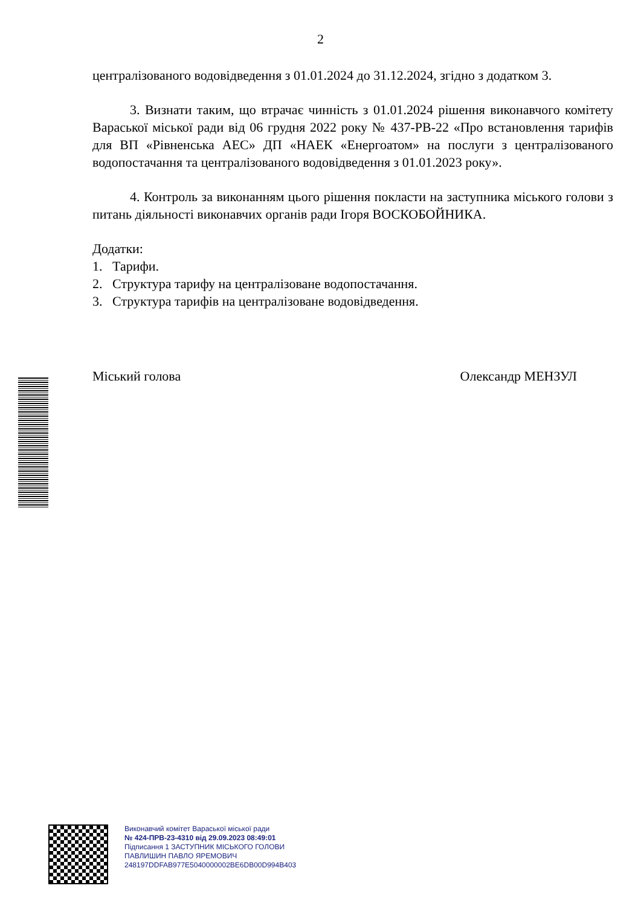2
централізованого водовідведення з 01.01.2024 до 31.12.2024, згідно з додатком 3.
3. Визнати таким, що втрачає чинність з 01.01.2024 рішення виконавчого комітету Вараської міської ради від 06 грудня 2022 року № 437-РВ-22 «Про встановлення тарифів для ВП «Рівненська АЕС» ДП «НАЕК «Енергоатом» на послуги з централізованого водопостачання та централізованого водовідведення з 01.01.2023 року».
4. Контроль за виконанням цього рішення покласти на заступника міського голови з питань діяльності виконавчих органів ради Ігоря ВОСКОБОЙНИКА.
Додатки:
1. Тарифи.
2. Структура тарифу на централізоване водопостачання.
3. Структура тарифів на централізоване водовідведення.
Міський голова Олександр МЕНЗУЛ
Виконавчий комітет Вараської міської ради
№ 424-ПРВ-23-4310 від 29.09.2023 08:49:01
Підписання 1 ЗАСТУПНИК МІСЬКОГО ГОЛОВИ
ПАВЛИШИН ПАВЛО ЯРЕМОВИЧ
248197DDFAB977E5040000002BE6DB00D994B403